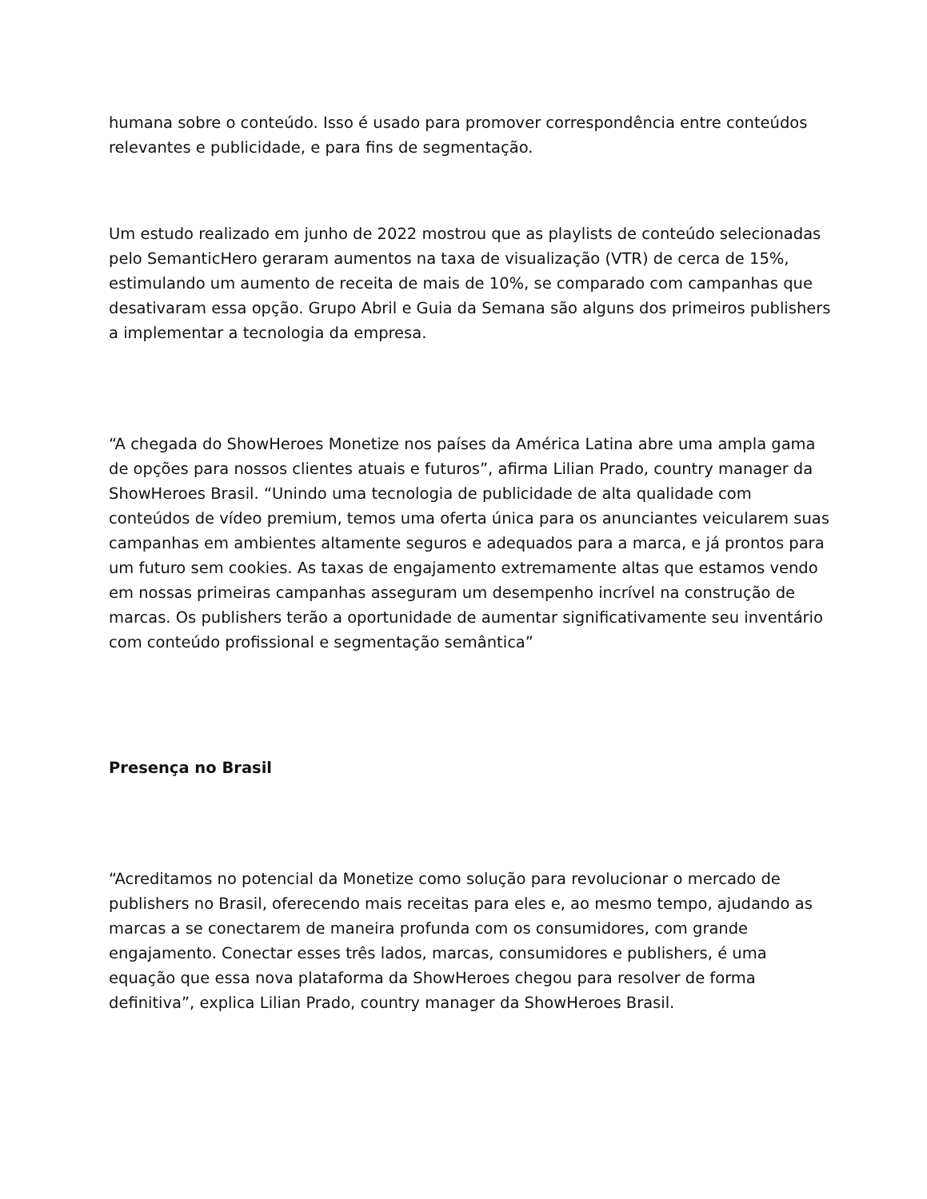humana sobre o conteúdo. Isso é usado para promover correspondência entre conteúdos relevantes e publicidade, e para fins de segmentação.
Um estudo realizado em junho de 2022 mostrou que as playlists de conteúdo selecionadas pelo SemanticHero geraram aumentos na taxa de visualização (VTR) de cerca de 15%, estimulando um aumento de receita de mais de 10%, se comparado com campanhas que desativaram essa opção. Grupo Abril e Guia da Semana são alguns dos primeiros publishers a implementar a tecnologia da empresa.
“A chegada do ShowHeroes Monetize nos países da América Latina abre uma ampla gama de opções para nossos clientes atuais e futuros”, afirma Lilian Prado, country manager da ShowHeroes Brasil. “Unindo uma tecnologia de publicidade de alta qualidade com conteúdos de vídeo premium, temos uma oferta única para os anunciantes veicularem suas campanhas em ambientes altamente seguros e adequados para a marca, e já prontos para um futuro sem cookies. As taxas de engajamento extremamente altas que estamos vendo em nossas primeiras campanhas asseguram um desempenho incrível na construção de marcas. Os publishers terão a oportunidade de aumentar significativamente seu inventário com conteúdo profissional e segmentação semântica”
Presença no Brasil
“Acreditamos no potencial da Monetize como solução para revolucionar o mercado de publishers no Brasil, oferecendo mais receitas para eles e, ao mesmo tempo, ajudando as marcas a se conectarem de maneira profunda com os consumidores, com grande engajamento. Conectar esses três lados, marcas, consumidores e publishers, é uma equação que essa nova plataforma da ShowHeroes chegou para resolver de forma definitiva”, explica Lilian Prado, country manager da ShowHeroes Brasil.